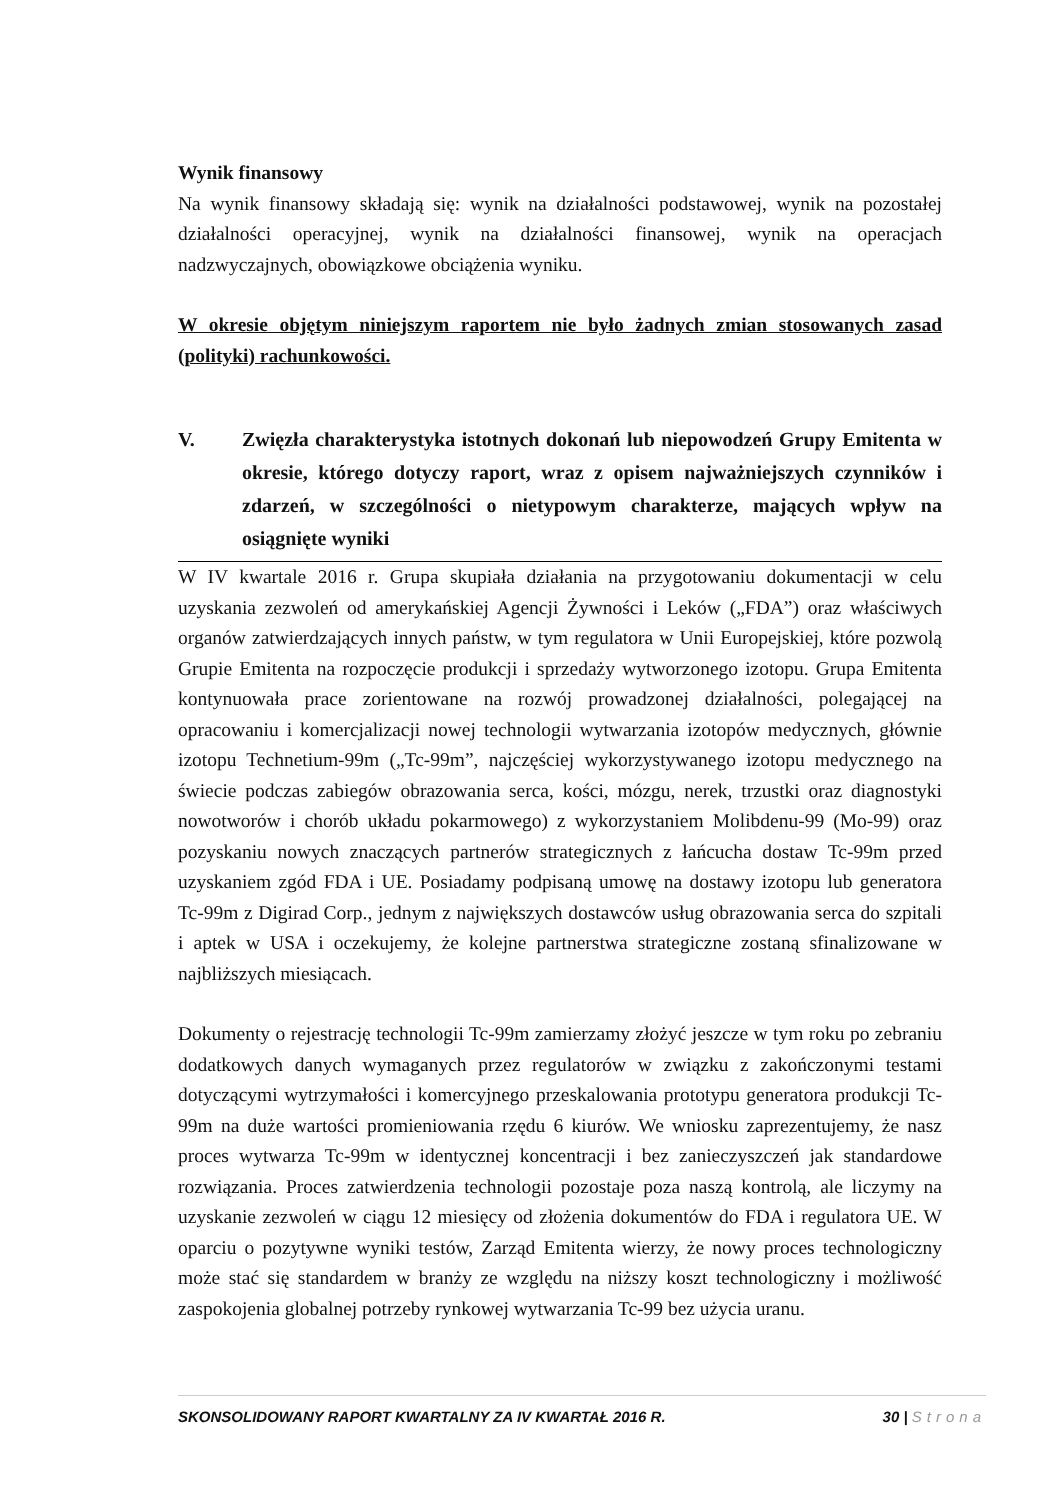Wynik finansowy
Na wynik finansowy składają się: wynik na działalności podstawowej, wynik na pozostałej działalności operacyjnej, wynik na działalności finansowej, wynik na operacjach nadzwyczajnych, obowiązkowe obciążenia wyniku.
W okresie objętym niniejszym raportem nie było żadnych zmian stosowanych zasad (polityki) rachunkowości.
V. Zwięzła charakterystyka istotnych dokonań lub niepowodzeń Grupy Emitenta w okresie, którego dotyczy raport, wraz z opisem najważniejszych czynników i zdarzeń, w szczególności o nietypowym charakterze, mających wpływ na osiągnięte wyniki
W IV kwartale 2016 r. Grupa skupiała działania na przygotowaniu dokumentacji w celu uzyskania zezwoleń od amerykańskiej Agencji Żywności i Leków („FDA”) oraz właściwych organów zatwierdzających innych państw, w tym regulatora w Unii Europejskiej, które pozwolą Grupie Emitenta na rozpoczęcie produkcji i sprzedaży wytworzonego izotopu. Grupa Emitenta kontynuowała prace zorientowane na rozwój prowadzonej działalności, polegającej na opracowaniu i komercjalizacji nowej technologii wytwarzania izotopów medycznych, głównie izotopu Technetium-99m („Tc-99m”, najczęściej wykorzystywanego izotopu medycznego na świecie podczas zabiegów obrazowania serca, kości, mózgu, nerek, trzustki oraz diagnostyki nowotworów i chorób układu pokarmowego) z wykorzystaniem Molibdenu-99 (Mo-99) oraz pozyskaniu nowych znaczących partnerów strategicznych z łańcucha dostaw Tc-99m przed uzyskaniem zgód FDA i UE. Posiadamy podpisaną umowę na dostawy izotopu lub generatora Tc-99m z Digirad Corp., jednym z największych dostawców usług obrazowania serca do szpitali i aptek w USA i oczekujemy, że kolejne partnerstwa strategiczne zostaną sfinalizowane w najbliższych miesiącach.
Dokumenty o rejestrację technologii Tc-99m zamierzamy złożyć jeszcze w tym roku po zebraniu dodatkowych danych wymaganych przez regulatorów w związku z zakończonymi testami dotyczącymi wytrzymałości i komercyjnego przeskalowania prototypu generatora produkcji Tc-99m na duże wartości promieniowania rzędu 6 kiurów. We wniosku zaprezentujemy, że nasz proces wytwarza Tc-99m w identycznej koncentracji i bez zanieczyszczeń jak standardowe rozwiązania. Proces zatwierdzenia technologii pozostaje poza naszą kontrolą, ale liczymy na uzyskanie zezwoleń w ciągu 12 miesięcy od złożenia dokumentów do FDA i regulatora UE. W oparciu o pozytywne wyniki testów, Zarząd Emitenta wierzy, że nowy proces technologiczny może stać się standardem w branży ze względu na niższy koszt technologiczny i możliwość zaspokojenia globalnej potrzeby rynkowej wytwarzania Tc-99 bez użycia uranu.
SKONSOLIDOWANY RAPORT KWARTALNY ZA IV KWARTAŁ 2016 R. 30 | Strona